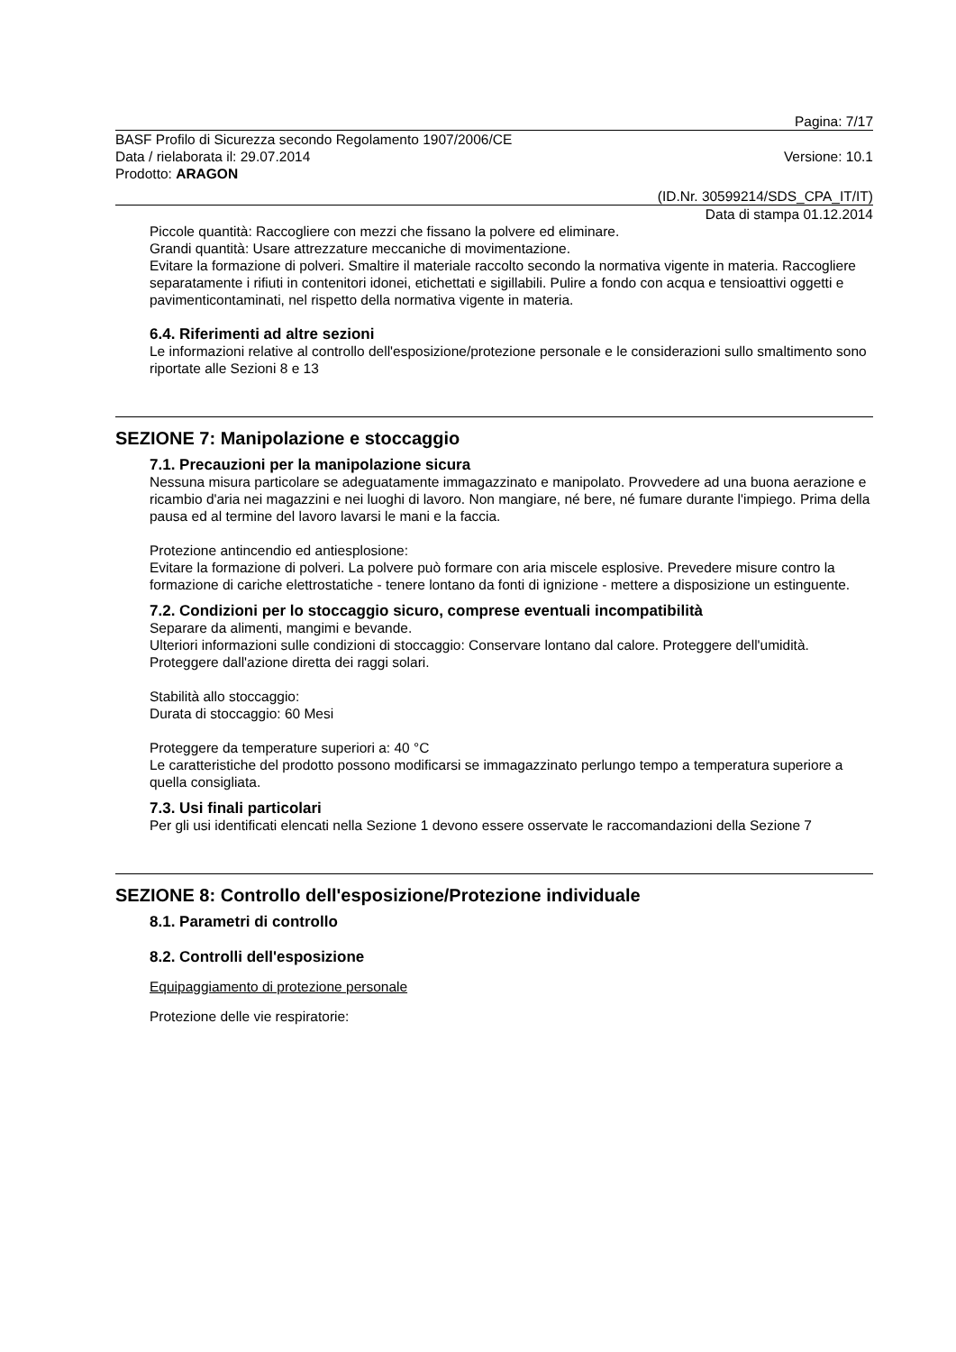Pagina: 7/17
BASF Profilo di Sicurezza secondo Regolamento 1907/2006/CE
Data / rielaborata il: 29.07.2014 Versione: 10.1
Prodotto: ARAGON
(ID.Nr. 30599214/SDS_CPA_IT/IT)
Data di stampa 01.12.2014
Piccole quantità: Raccogliere con mezzi che fissano la polvere ed eliminare.
Grandi quantità: Usare attrezzature meccaniche di movimentazione.
Evitare la formazione di polveri. Smaltire il materiale raccolto secondo la normativa vigente in materia. Raccogliere separatamente i rifiuti in contenitori idonei, etichettati e sigillabili. Pulire a fondo con acqua e tensioattivi oggetti e pavimenticontaminati, nel rispetto della normativa vigente in materia.
6.4. Riferimenti ad altre sezioni
Le informazioni relative al controllo dell'esposizione/protezione personale e le considerazioni sullo smaltimento sono riportate alle Sezioni 8 e 13
SEZIONE 7: Manipolazione e stoccaggio
7.1. Precauzioni per la manipolazione sicura
Nessuna misura particolare se adeguatamente immagazzinato e manipolato. Provvedere ad una buona aerazione e ricambio d'aria nei magazzini e nei luoghi di lavoro. Non mangiare, né bere, né fumare durante l'impiego. Prima della pausa ed al termine del lavoro lavarsi le mani e la faccia.
Protezione antincendio ed antiesplosione:
Evitare la formazione di polveri. La polvere può formare con aria miscele esplosive. Prevedere misure contro la formazione di cariche elettrostatiche - tenere lontano da fonti di ignizione - mettere a disposizione un estinguente.
7.2. Condizioni per lo stoccaggio sicuro, comprese eventuali incompatibilità
Separare da alimenti, mangimi e bevande.
Ulteriori informazioni sulle condizioni di stoccaggio: Conservare lontano dal calore. Proteggere dell'umidità. Proteggere dall'azione diretta dei raggi solari.
Stabilità allo stoccaggio:
Durata di stoccaggio: 60 Mesi
Proteggere da temperature superiori a: 40 °C
Le caratteristiche del prodotto possono modificarsi se immagazzinato perlungo tempo a temperatura superiore a quella consigliata.
7.3. Usi finali particolari
Per gli usi identificati elencati nella Sezione 1 devono essere osservate le raccomandazioni della Sezione 7
SEZIONE 8: Controllo dell'esposizione/Protezione individuale
8.1. Parametri di controllo
8.2. Controlli dell'esposizione
Equipaggiamento di protezione personale
Protezione delle vie respiratorie: